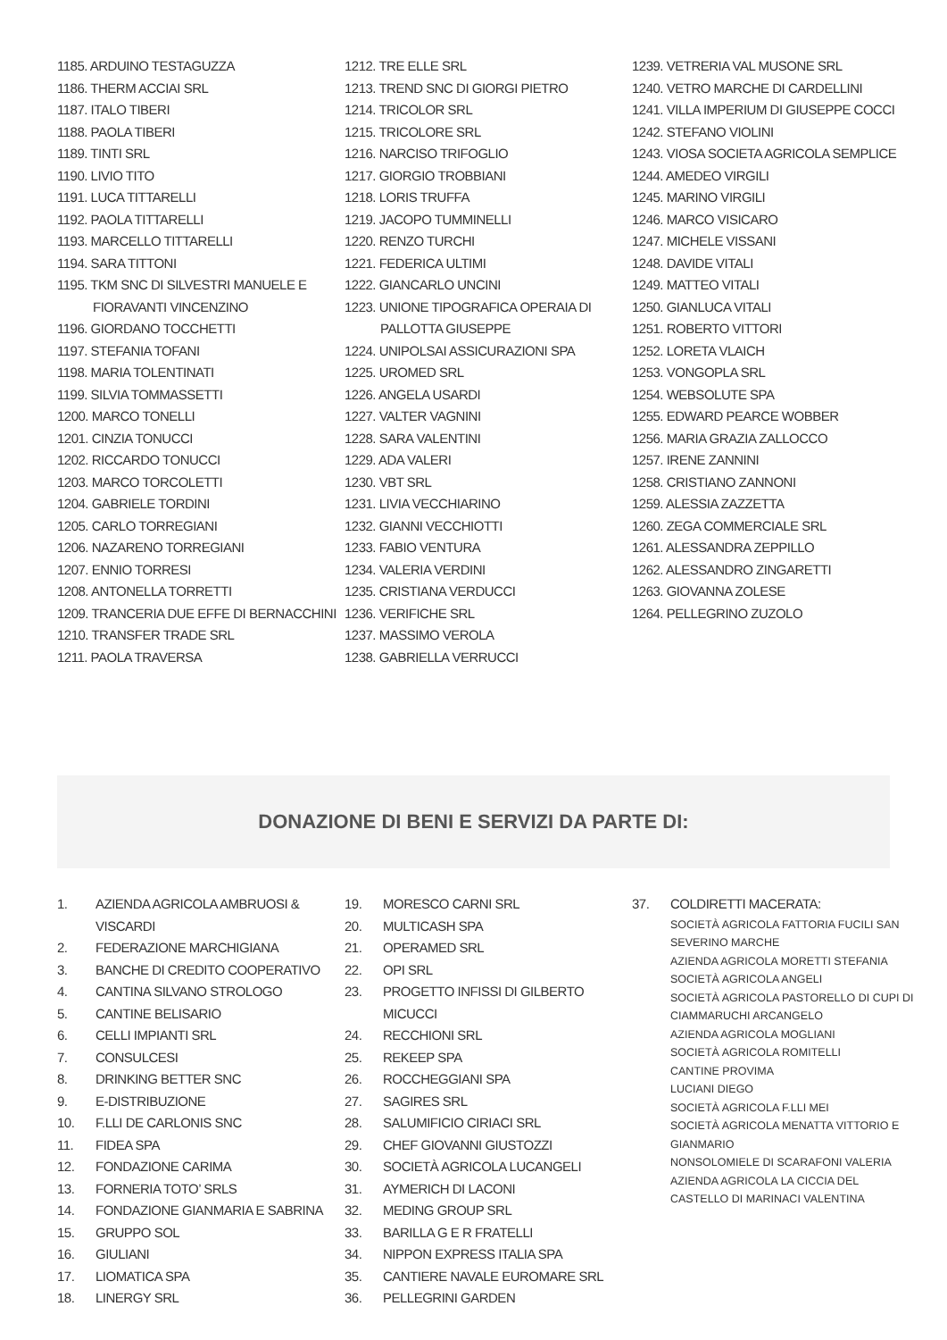1185. ARDUINO TESTAGUZZA
1186. THERM ACCIAI SRL
1187. ITALO TIBERI
1188. PAOLA TIBERI
1189. TINTI SRL
1190. LIVIO TITO
1191. LUCA TITTARELLI
1192. PAOLA TITTARELLI
1193. MARCELLO TITTARELLI
1194. SARA TITTONI
1195. TKM SNC DI SILVESTRI MANUELE E
FIORAVANTI VINCENZINO
1196. GIORDANO TOCCHETTI
1197. STEFANIA TOFANI
1198. MARIA TOLENTINATI
1199. SILVIA TOMMASSETTI
1200. MARCO TONELLI
1201. CINZIA TONUCCI
1202. RICCARDO TONUCCI
1203. MARCO TORCOLETTI
1204. GABRIELE TORDINI
1205. CARLO TORREGIANI
1206. NAZARENO TORREGIANI
1207. ENNIO TORRESI
1208. ANTONELLA TORRETTI
1209. TRANCERIA DUE EFFE DI BERNACCHINI
1210. TRANSFER TRADE SRL
1211. PAOLA TRAVERSA
1212. TRE ELLE SRL
1213. TREND SNC DI GIORGI PIETRO
1214. TRICOLOR SRL
1215. TRICOLORE SRL
1216. NARCISO TRIFOGLIO
1217. GIORGIO TROBBIANI
1218. LORIS TRUFFA
1219. JACOPO TUMMINELLI
1220. RENZO TURCHI
1221. FEDERICA ULTIMI
1222. GIANCARLO UNCINI
1223. UNIONE TIPOGRAFICA OPERAIA DI
PALLOTTA GIUSEPPE
1224. UNIPOLSAI ASSICURAZIONI SPA
1225. UROMED SRL
1226. ANGELA USARDI
1227. VALTER VAGNINI
1228. SARA VALENTINI
1229. ADA VALERI
1230. VBT SRL
1231. LIVIA VECCHIARINO
1232. GIANNI VECCHIOTTI
1233. FABIO VENTURA
1234. VALERIA VERDINI
1235. CRISTIANA VERDUCCI
1236. VERIFICHE SRL
1237. MASSIMO VEROLA
1238. GABRIELLA VERRUCCI
1239. VETRERIA VAL MUSONE SRL
1240. VETRO MARCHE DI CARDELLINI
1241. VILLA IMPERIUM DI GIUSEPPE COCCI
1242. STEFANO VIOLINI
1243. VIOSA SOCIETA AGRICOLA SEMPLICE
1244. AMEDEO VIRGILI
1245. MARINO VIRGILI
1246. MARCO VISICARO
1247. MICHELE VISSANI
1248. DAVIDE VITALI
1249. MATTEO VITALI
1250. GIANLUCA VITALI
1251. ROBERTO VITTORI
1252. LORETA VLAICH
1253. VONGOPLA SRL
1254. WEBSOLUTE SPA
1255. EDWARD PEARCE WOBBER
1256. MARIA GRAZIA ZALLOCCO
1257. IRENE ZANNINI
1258. CRISTIANO ZANNONI
1259. ALESSIA ZAZZETTA
1260. ZEGA COMMERCIALE SRL
1261. ALESSANDRA ZEPPILLO
1262. ALESSANDRO ZINGARETTI
1263. GIOVANNA ZOLESE
1264. PELLEGRINO ZUZOLO
DONAZIONE DI BENI E SERVIZI DA PARTE DI:
1. AZIENDA AGRICOLA AMBRUOSI & VISCARDI
2. FEDERAZIONE MARCHIGIANA
3. BANCHE DI CREDITO COOPERATIVO
4. CANTINA SILVANO STROLOGO
5. CANTINE BELISARIO
6. CELLI IMPIANTI SRL
7. CONSULCESI
8. DRINKING BETTER SNC
9. E-DISTRIBUZIONE
10. F.LLI DE CARLONIS SNC
11. FIDEA SPA
12. FONDAZIONE CARIMA
13. FORNERIA TOTO’ SRLS
14. FONDAZIONE GIANMARIA E SABRINA
15. GRUPPO SOL
16. GIULIANI
17. LIOMATICA SPA
18. LINERGY SRL
19. MORESCO CARNI SRL
20. MULTICASH SPA
21. OPERAMED SRL
22. OPI SRL
23. PROGETTO INFISSI DI GILBERTO MICUCCI
24. RECCHIONI SRL
25. REKEEP SPA
26. ROCCHEGGIANI SPA
27. SAGIRES SRL
28. SALUMIFICIO CIRIACI SRL
29. CHEF GIOVANNI GIUSTOZZI
30. SOCIETÀ AGRICOLA LUCANGELI
31. AYMERICH DI LACONI
32. MEDING GROUP SRL
33. BARILLA G E R FRATELLI
34. NIPPON EXPRESS ITALIA SPA
35. CANTIERE NAVALE EUROMARE SRL
36. PELLEGRINI GARDEN
37. COLDIRETTI MACERATA:
SOCIETÀ AGRICOLA FATTORIA FUCILI SAN SEVERINO MARCHE
AZIENDA AGRICOLA MORETTI STEFANIA
SOCIETÀ AGRICOLA ANGELI
SOCIETÀ AGRICOLA PASTORELLO DI CUPI DI CIAMMARUCHI ARCANGELO
AZIENDA AGRICOLA MOGLIANI
SOCIETÀ AGRICOLA ROMITELLI
CANTINE PROVIMA
LUCIANI DIEGO
SOCIETÀ AGRICOLA F.LLI MEI
SOCIETÀ AGRICOLA MENATTA VITTORIO E GIANMARIO
NONSOLOMIELE DI SCARAFONI VALERIA
AZIENDA AGRICOLA LA CICCIA DEL CASTELLO DI MARINACI VALENTINA